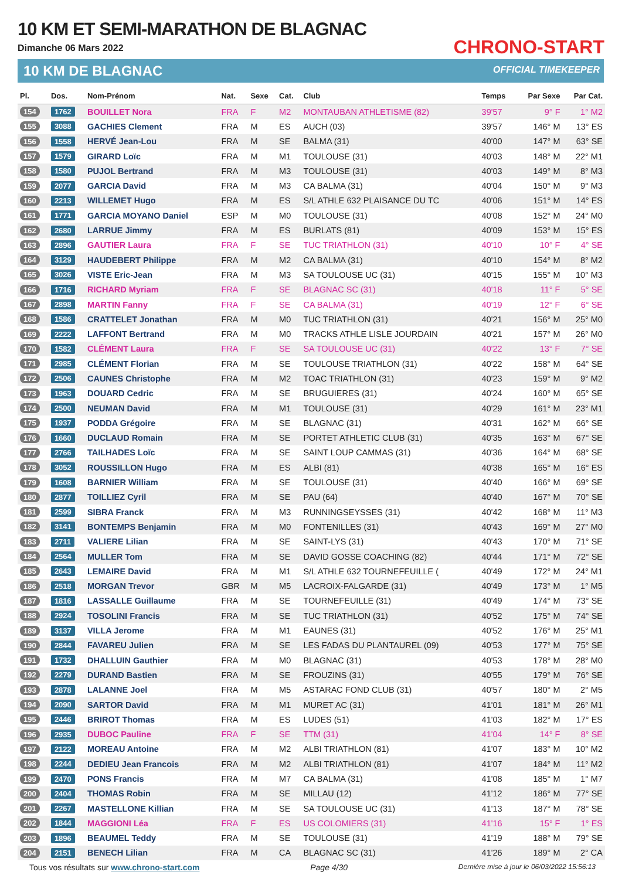10 KM ET SEMI-MARATHON DE BLAGNAC
Dimanche 06 Mars 2022
10 KM DE BLAGNAC
CHRONO-START
OFFICIAL TIMEKEEPER
| Pl. | Dos. | Nom-Prénom | Nat. | Sexe | Cat. | Club | Temps | Par Sexe | Par Cat. |
| --- | --- | --- | --- | --- | --- | --- | --- | --- | --- |
| 154 | 1762 | BOUILLET Nora | FRA | F | M2 | MONTAUBAN ATHLETISME (82) | 39'57 | 9° F | 1° M2 |
| 155 | 3088 | GACHIES Clement | FRA | M | ES | AUCH (03) | 39'57 | 146° M | 13° ES |
| 156 | 1558 | HERVÉ Jean-Lou | FRA | M | SE | BALMA (31) | 40'00 | 147° M | 63° SE |
| 157 | 1579 | GIRARD Loïc | FRA | M | M1 | TOULOUSE (31) | 40'03 | 148° M | 22° M1 |
| 158 | 1580 | PUJOL Bertrand | FRA | M | M3 | TOULOUSE (31) | 40'03 | 149° M | 8° M3 |
| 159 | 2077 | GARCIA David | FRA | M | M3 | CA BALMA (31) | 40'04 | 150° M | 9° M3 |
| 160 | 2213 | WILLEMET Hugo | FRA | M | ES | S/L ATHLE 632 PLAISANCE DU TC | 40'06 | 151° M | 14° ES |
| 161 | 1771 | GARCIA MOYANO Daniel | ESP | M | M0 | TOULOUSE (31) | 40'08 | 152° M | 24° M0 |
| 162 | 2680 | LARRUE Jimmy | FRA | M | ES | BURLATS (81) | 40'09 | 153° M | 15° ES |
| 163 | 2896 | GAUTIER Laura | FRA | F | SE | TUC TRIATHLON (31) | 40'10 | 10° F | 4° SE |
| 164 | 3129 | HAUDEBERT Philippe | FRA | M | M2 | CA BALMA (31) | 40'10 | 154° M | 8° M2 |
| 165 | 3026 | VISTE Eric-Jean | FRA | M | M3 | SA TOULOUSE UC (31) | 40'15 | 155° M | 10° M3 |
| 166 | 1716 | RICHARD Myriam | FRA | F | SE | BLAGNAC SC (31) | 40'18 | 11° F | 5° SE |
| 167 | 2898 | MARTIN Fanny | FRA | F | SE | CA BALMA (31) | 40'19 | 12° F | 6° SE |
| 168 | 1586 | CRATTELET Jonathan | FRA | M | M0 | TUC TRIATHLON (31) | 40'21 | 156° M | 25° M0 |
| 169 | 2222 | LAFFONT Bertrand | FRA | M | M0 | TRACKS ATHLE LISLE JOURDAIN | 40'21 | 157° M | 26° M0 |
| 170 | 1582 | CLÉMENT Laura | FRA | F | SE | SA TOULOUSE UC (31) | 40'22 | 13° F | 7° SE |
| 171 | 2985 | CLÉMENT Florian | FRA | M | SE | TOULOUSE TRIATHLON (31) | 40'22 | 158° M | 64° SE |
| 172 | 2506 | CAUNES Christophe | FRA | M | M2 | TOAC TRIATHLON (31) | 40'23 | 159° M | 9° M2 |
| 173 | 1963 | DOUARD Cedric | FRA | M | SE | BRUGUIERES (31) | 40'24 | 160° M | 65° SE |
| 174 | 2500 | NEUMAN David | FRA | M | M1 | TOULOUSE (31) | 40'29 | 161° M | 23° M1 |
| 175 | 1937 | PODDA Grégoire | FRA | M | SE | BLAGNAC (31) | 40'31 | 162° M | 66° SE |
| 176 | 1660 | DUCLAUD Romain | FRA | M | SE | PORTET ATHLETIC CLUB (31) | 40'35 | 163° M | 67° SE |
| 177 | 2766 | TAILHADES Loïc | FRA | M | SE | SAINT LOUP CAMMAS (31) | 40'36 | 164° M | 68° SE |
| 178 | 3052 | ROUSSILLON Hugo | FRA | M | ES | ALBI (81) | 40'38 | 165° M | 16° ES |
| 179 | 1608 | BARNIER William | FRA | M | SE | TOULOUSE (31) | 40'40 | 166° M | 69° SE |
| 180 | 2877 | TOILLIEZ Cyril | FRA | M | SE | PAU (64) | 40'40 | 167° M | 70° SE |
| 181 | 2599 | SIBRA Franck | FRA | M | M3 | RUNNINGSEYSSES (31) | 40'42 | 168° M | 11° M3 |
| 182 | 3141 | BONTEMPS Benjamin | FRA | M | M0 | FONTENILLES (31) | 40'43 | 169° M | 27° M0 |
| 183 | 2711 | VALIERE Lilian | FRA | M | SE | SAINT-LYS (31) | 40'43 | 170° M | 71° SE |
| 184 | 2564 | MULLER Tom | FRA | M | SE | DAVID GOSSE COACHING (82) | 40'44 | 171° M | 72° SE |
| 185 | 2643 | LEMAIRE David | FRA | M | M1 | S/L ATHLE 632 TOURNEFEUILLE ( | 40'49 | 172° M | 24° M1 |
| 186 | 2518 | MORGAN Trevor | GBR | M | M5 | LACROIX-FALGARDE (31) | 40'49 | 173° M | 1° M5 |
| 187 | 1816 | LASSALLE Guillaume | FRA | M | SE | TOURNEFEUILLE (31) | 40'49 | 174° M | 73° SE |
| 188 | 2924 | TOSOLINI Francis | FRA | M | SE | TUC TRIATHLON (31) | 40'52 | 175° M | 74° SE |
| 189 | 3137 | VILLA Jerome | FRA | M | M1 | EAUNES (31) | 40'52 | 176° M | 25° M1 |
| 190 | 2844 | FAVAREU Julien | FRA | M | SE | LES FADAS DU PLANTAUREL (09) | 40'53 | 177° M | 75° SE |
| 191 | 1732 | DHALLUIN Gauthier | FRA | M | M0 | BLAGNAC (31) | 40'53 | 178° M | 28° M0 |
| 192 | 2279 | DURAND Bastien | FRA | M | SE | FROUZINS (31) | 40'55 | 179° M | 76° SE |
| 193 | 2878 | LALANNE Joel | FRA | M | M5 | ASTARAC FOND CLUB (31) | 40'57 | 180° M | 2° M5 |
| 194 | 2090 | SARTOR David | FRA | M | M1 | MURET AC (31) | 41'01 | 181° M | 26° M1 |
| 195 | 2446 | BRIROT Thomas | FRA | M | ES | LUDES (51) | 41'03 | 182° M | 17° ES |
| 196 | 2935 | DUBOC Pauline | FRA | F | SE | TTM (31) | 41'04 | 14° F | 8° SE |
| 197 | 2122 | MOREAU Antoine | FRA | M | M2 | ALBI TRIATHLON (81) | 41'07 | 183° M | 10° M2 |
| 198 | 2244 | DEDIEU Jean Francois | FRA | M | M2 | ALBI TRIATHLON (81) | 41'07 | 184° M | 11° M2 |
| 199 | 2470 | PONS Francis | FRA | M | M7 | CA BALMA (31) | 41'08 | 185° M | 1° M7 |
| 200 | 2404 | THOMAS Robin | FRA | M | SE | MILLAU (12) | 41'12 | 186° M | 77° SE |
| 201 | 2267 | MASTELLONE Killian | FRA | M | SE | SA TOULOUSE UC (31) | 41'13 | 187° M | 78° SE |
| 202 | 1844 | MAGGIONI Léa | FRA | F | ES | US COLOMIERS (31) | 41'16 | 15° F | 1° ES |
| 203 | 1896 | BEAUMEL Teddy | FRA | M | SE | TOULOUSE (31) | 41'19 | 188° M | 79° SE |
| 204 | 2151 | BENECH Lilian | FRA | M | CA | BLAGNAC SC (31) | 41'26 | 189° M | 2° CA |
Tous vos résultats sur www.chrono-start.com Page 4/30 Dernière mise à jour le 06/03/2022 15:56:13